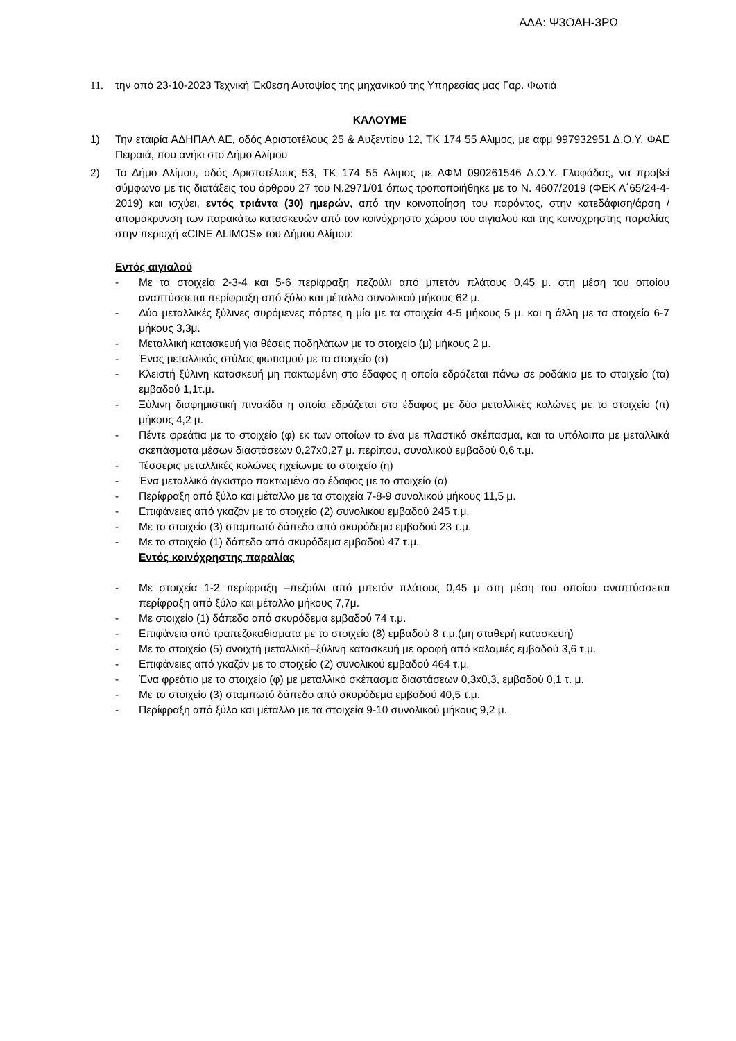ΑΔΑ: Ψ3ΟΑΗ-3ΡΩ
11. την από 23-10-2023 Τεχνική Έκθεση Αυτοψίας της μηχανικού της Υπηρεσίας μας Γαρ. Φωτιά
ΚΑΛΟΥΜΕ
1) Την εταιρία ΑΔΗΠΑΛ ΑΕ, οδός Αριστοτέλους 25 & Αυξεντίου 12, ΤΚ 174 55 Αλιμος, με αφμ 997932951 Δ.Ο.Υ. ΦΑΕ Πειραιά, που ανήκι στο Δήμο Αλίμου
2) Το Δήμο Αλίμου, οδός Αριστοτέλους 53, ΤΚ 174 55 Αλιμος με ΑΦΜ 090261546 Δ.Ο.Υ. Γλυφάδας, να προβεί σύμφωνα με τις διατάξεις του άρθρου 27 του Ν.2971/01 όπως τροποποιήθηκε με το Ν. 4607/2019 (ΦΕΚ Α΄65/24-4-2019) και ισχύει, εντός τριάντα (30) ημερών, από την κοινοποίηση του παρόντος, στην κατεδάφιση/άρση /απομάκρυνση των παρακάτω κατασκευών από τον κοινόχρηστο χώρου του αιγιαλού και της κοινόχρηστης παραλίας στην περιοχή «CINE ALIMOS» του Δήμου Αλίμου:
Εντός αιγιαλού
- Με τα στοιχεία 2-3-4 και 5-6 περίφραξη πεζούλι από μπετόν πλάτους 0,45 μ. στη μέση του οποίου αναπτύσσεται περίφραξη από ξύλο και μέταλλο συνολικού μήκους 62 μ.
- Δύο μεταλλικές ξύλινες συρόμενες πόρτες η μία με τα στοιχεία 4-5 μήκους 5 μ. και η άλλη με τα στοιχεία 6-7 μήκους 3,3μ.
- Μεταλλική κατασκευή για θέσεις ποδηλάτων με το στοιχείο (μ) μήκους 2 μ.
- Ένας μεταλλικός στύλος φωτισμού με το στοιχείο (σ)
- Κλειστή ξύλινη κατασκευή μη πακτωμένη στο έδαφος η οποία εδράζεται πάνω σε ροδάκια με το στοιχείο (τα) εμβαδού 1,1τ.μ.
- Ξύλινη διαφημιστική πινακίδα η οποία εδράζεται στο έδαφος με δύο μεταλλικές κολώνες με το στοιχείο (π) μήκους 4,2 μ.
- Πέντε φρεάτια με το στοιχείο (φ) εκ των οποίων το ένα με πλαστικό σκέπασμα, και τα υπόλοιπα με μεταλλικά σκεπάσματα μέσων διαστάσεων 0,27x0,27 μ. περίπου, συνολικού εμβαδού 0,6 τ.μ.
- Τέσσερις μεταλλικές κολώνες ηχείωνμε το στοιχείο (η)
- Ένα μεταλλικό άγκιστρο πακτωμένο σο έδαφος με το στοιχείο (α)
- Περίφραξη από ξύλο και μέταλλο με τα στοιχεία 7-8-9 συνολικού μήκους 11,5 μ.
- Επιφάνειες από γκαζόν με το στοιχείο (2) συνολικού εμβαδού 245 τ.μ.
- Με το στοιχείο (3) σταμπωτό δάπεδο από σκυρόδεμα εμβαδού 23 τ.μ.
- Με το στοιχείο (1) δάπεδο από σκυρόδεμα εμβαδού 47 τ.μ.
Εντός κοινόχρηστης παραλίας
- Με στοιχεία 1-2 περίφραξη –πεζούλι από μπετόν πλάτους 0,45 μ στη μέση του οποίου αναπτύσσεται περίφραξη από ξύλο και μέταλλο μήκους 7,7μ.
- Με στοιχείο (1) δάπεδο από σκυρόδεμα εμβαδού 74 τ.μ.
- Επιφάνεια από τραπεζοκαθίσματα με το στοιχείο (8) εμβαδού 8 τ.μ.(μη σταθερή κατασκευή)
- Με το στοιχείο (5) ανοιχτή μεταλλική–ξύλινη κατασκευή με οροφή από καλαμιές εμβαδού 3,6 τ.μ.
- Επιφάνειες από γκαζόν με το στοιχείο (2) συνολικού εμβαδού 464 τ.μ.
- Ένα φρεάτιο με το στοιχείο (φ) με μεταλλικό σκέπασμα διαστάσεων 0,3x0,3, εμβαδού 0,1 τ. μ.
- Με το στοιχείο (3) σταμπωτό δάπεδο από σκυρόδεμα εμβαδού 40,5 τ.μ.
- Περίφραξη από ξύλο και μέταλλο με τα στοιχεία 9-10 συνολικού μήκους 9,2 μ.